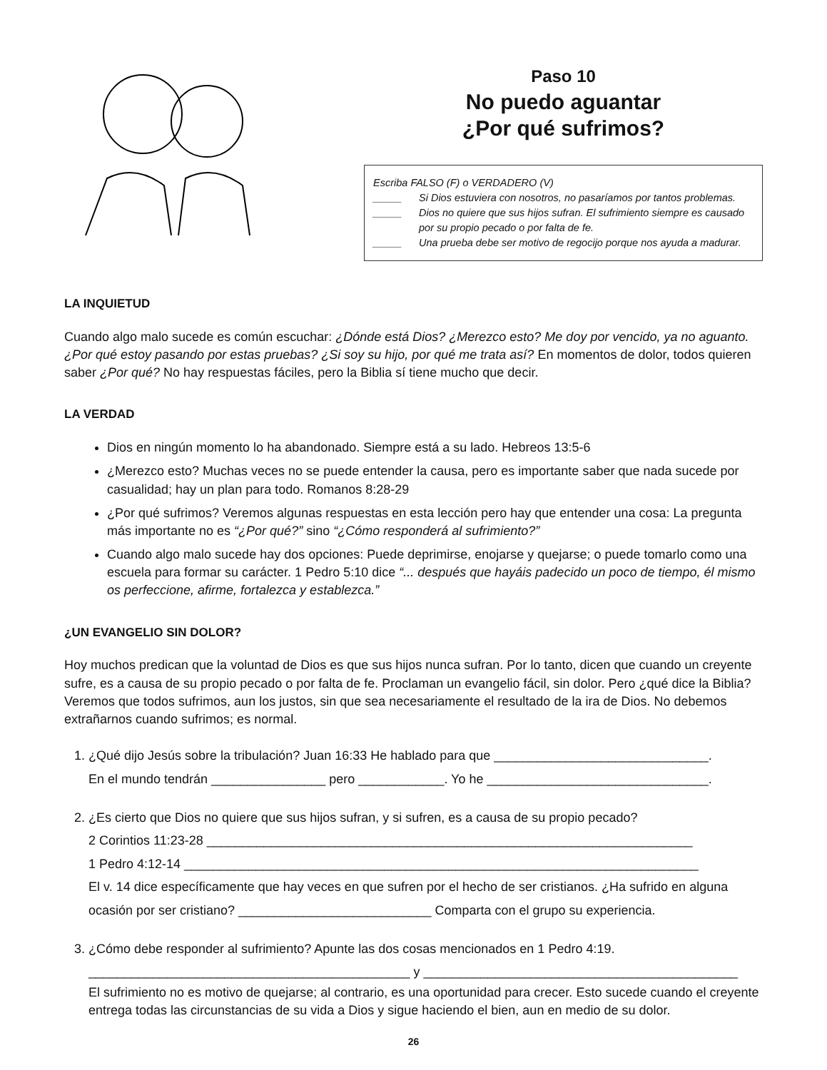Paso 10
No puedo aguantar
¿Por qué sufrimos?
Escriba FALSO (F) o VERDADERO (V)
_____ Si Dios estuviera con nosotros, no pasaríamos por tantos problemas.
_____ Dios no quiere que sus hijos sufran. El sufrimiento siempre es causado por su propio pecado o por falta de fe.
_____ Una prueba debe ser motivo de regocijo porque nos ayuda a madurar.
LA INQUIETUD
Cuando algo malo sucede es común escuchar: ¿Dónde está Dios? ¿Merezco esto? Me doy por vencido, ya no aguanto. ¿Por qué estoy pasando por estas pruebas? ¿Si soy su hijo, por qué me trata así? En momentos de dolor, todos quieren saber ¿Por qué? No hay respuestas fáciles, pero la Biblia sí tiene mucho que decir.
LA VERDAD
Dios en ningún momento lo ha abandonado. Siempre está a su lado. Hebreos 13:5-6
¿Merezco esto? Muchas veces no se puede entender la causa, pero es importante saber que nada sucede por casualidad; hay un plan para todo. Romanos 8:28-29
¿Por qué sufrimos? Veremos algunas respuestas en esta lección pero hay que entender una cosa: La pregunta más importante no es “¿Por qué?” sino “¿Cómo responderá al sufrimiento?”
Cuando algo malo sucede hay dos opciones: Puede deprimirse, enojarse y quejarse; o puede tomarlo como una escuela para formar su carácter. 1 Pedro 5:10 dice “... después que hayáis padecido un poco de tiempo, él mismo os perfeccione, afirme, fortalezca y establezca.”
¿UN EVANGELIO SIN DOLOR?
Hoy muchos predican que la voluntad de Dios es que sus hijos nunca sufran. Por lo tanto, dicen que cuando un creyente sufre, es a causa de su propio pecado o por falta de fe. Proclaman un evangelio fácil, sin dolor. Pero ¿qué dice la Biblia? Veremos que todos sufrimos, aun los justos, sin que sea necesariamente el resultado de la ira de Dios. No debemos extrañarnos cuando sufrimos; es normal.
1. ¿Qué dijo Jesús sobre la tribulación? Juan 16:33 He hablado para que ______________________________.
En el mundo tendrán ________________ pero ____________. Yo he _______________________________.
2. ¿Es cierto que Dios no quiere que sus hijos sufran, y si sufren, es a causa de su propio pecado?
2 Corintios 11:23-28 ____________________________________________________________________
1 Pedro 4:12-14 ________________________________________________________________________
El v. 14 dice específicamente que hay veces en que sufren por el hecho de ser cristianos. ¿Ha sufrido en alguna ocasión por ser cristiano? ___________________________ Comparta con el grupo su experiencia.
3. ¿Cómo debe responder al sufrimiento? Apunte las dos cosas mencionados en 1 Pedro 4:19.
_____________________________________________ y ____________________________________________
El sufrimiento no es motivo de quejarse; al contrario, es una oportunidad para crecer. Esto sucede cuando el creyente entrega todas las circunstancias de su vida a Dios y sigue haciendo el bien, aun en medio de su dolor.
26